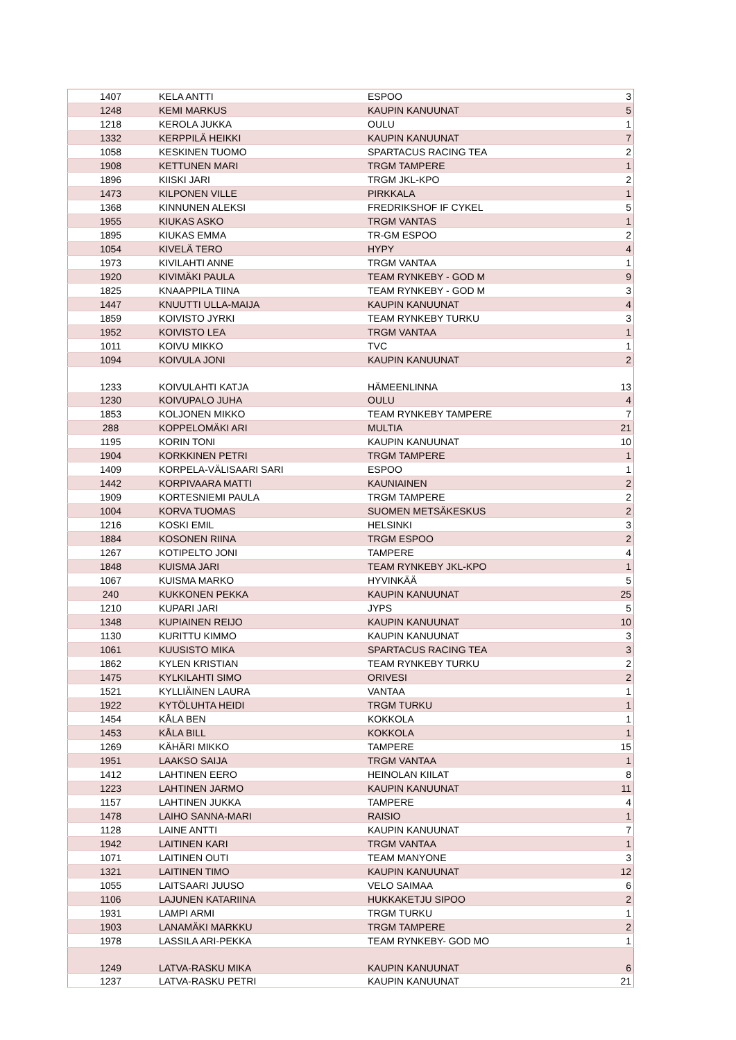| 1407 | KELA ANTTI | ESPOO | 3 |
| 1248 | KEMI MARKUS | KAUPIN KANUUNAT | 5 |
| 1218 | KEROLA JUKKA | OULU | 1 |
| 1332 | KERPPILÄ HEIKKI | KAUPIN KANUUNAT | 7 |
| 1058 | KESKINEN TUOMO | SPARTACUS RACING TEA | 2 |
| 1908 | KETTUNEN MARI | TRGM TAMPERE | 1 |
| 1896 | KIISKI JARI | TRGM JKL-KPO | 2 |
| 1473 | KILPONEN VILLE | PIRKKALA | 1 |
| 1368 | KINNUNEN ALEKSI | FREDRIKSHOF IF CYKEL | 5 |
| 1955 | KIUKAS ASKO | TRGM VANTAS | 1 |
| 1895 | KIUKAS EMMA | TR-GM ESPOO | 2 |
| 1054 | KIVELÄ TERO | HYPY | 4 |
| 1973 | KIVILAHTI ANNE | TRGM VANTAA | 1 |
| 1920 | KIVIMÄKI PAULA | TEAM RYNKEBY - GOD M | 9 |
| 1825 | KNAAPPILA TIINA | TEAM RYNKEBY - GOD M | 3 |
| 1447 | KNUUTTI ULLA-MAIJA | KAUPIN KANUUNAT | 4 |
| 1859 | KOIVISTO JYRKI | TEAM RYNKEBY TURKU | 3 |
| 1952 | KOIVISTO LEA | TRGM VANTAA | 1 |
| 1011 | KOIVU MIKKO | TVC | 1 |
| 1094 | KOIVULA JONI | KAUPIN KANUUNAT | 2 |
| 1233 | KOIVULAHTI KATJA | HÄMEENLINNA | 13 |
| 1230 | KOIVUPALO JUHA | OULU | 4 |
| 1853 | KOLJONEN MIKKO | TEAM RYNKEBY TAMPERE | 7 |
| 288 | KOPPELOMÄKI ARI | MULTIA | 21 |
| 1195 | KORIN TONI | KAUPIN KANUUNAT | 10 |
| 1904 | KORKKINEN PETRI | TRGM TAMPERE | 1 |
| 1409 | KORPELA-VÄLISAARI SARI | ESPOO | 1 |
| 1442 | KORPIVAARA MATTI | KAUNIAINEN | 2 |
| 1909 | KORTESNIEMI PAULA | TRGM TAMPERE | 2 |
| 1004 | KORVA TUOMAS | SUOMEN METSÄKESKUS | 2 |
| 1216 | KOSKI EMIL | HELSINKI | 3 |
| 1884 | KOSONEN RIINA | TRGM ESPOO | 2 |
| 1267 | KOTIPELTO JONI | TAMPERE | 4 |
| 1848 | KUISMA JARI | TEAM RYNKEBY JKL-KPO | 1 |
| 1067 | KUISMA MARKO | HYVINKÄÄ | 5 |
| 240 | KUKKONEN PEKKA | KAUPIN KANUUNAT | 25 |
| 1210 | KUPARI JARI | JYPS | 5 |
| 1348 | KUPIAINEN REIJO | KAUPIN KANUUNAT | 10 |
| 1130 | KURITTU KIMMO | KAUPIN KANUUNAT | 3 |
| 1061 | KUUSISTO MIKA | SPARTACUS RACING TEA | 3 |
| 1862 | KYLEN KRISTIAN | TEAM RYNKEBY TURKU | 2 |
| 1475 | KYLKILAHTI SIMO | ORIVESI | 2 |
| 1521 | KYLLIÄINEN LAURA | VANTAA | 1 |
| 1922 | KYTÖLUHTA HEIDI | TRGM TURKU | 1 |
| 1454 | KÅLA BEN | KOKKOLA | 1 |
| 1453 | KÅLA BILL | KOKKOLA | 1 |
| 1269 | KÄHÄRI MIKKO | TAMPERE | 15 |
| 1951 | LAAKSO SAIJA | TRGM VANTAA | 1 |
| 1412 | LAHTINEN EERO | HEINOLAN KIILAT | 8 |
| 1223 | LAHTINEN JARMO | KAUPIN KANUUNAT | 11 |
| 1157 | LAHTINEN JUKKA | TAMPERE | 4 |
| 1478 | LAIHO SANNA-MARI | RAISIO | 1 |
| 1128 | LAINE ANTTI | KAUPIN KANUUNAT | 7 |
| 1942 | LAITINEN KARI | TRGM VANTAA | 1 |
| 1071 | LAITINEN OUTI | TEAM MANYONE | 3 |
| 1321 | LAITINEN TIMO | KAUPIN KANUUNAT | 12 |
| 1055 | LAITSAARI JUUSO | VELO SAIMAA | 6 |
| 1106 | LAJUNEN KATARIINA | HUKKAKETJU SIPOO | 2 |
| 1931 | LAMPI ARMI | TRGM TURKU | 1 |
| 1903 | LANAMÄKI MARKKU | TRGM TAMPERE | 2 |
| 1978 | LASSILA ARI-PEKKA | TEAM RYNKEBY- GOD MO | 1 |
| 1249 | LATVA-RASKU MIKA | KAUPIN KANUUNAT | 6 |
| 1237 | LATVA-RASKU PETRI | KAUPIN KANUUNAT | 21 |